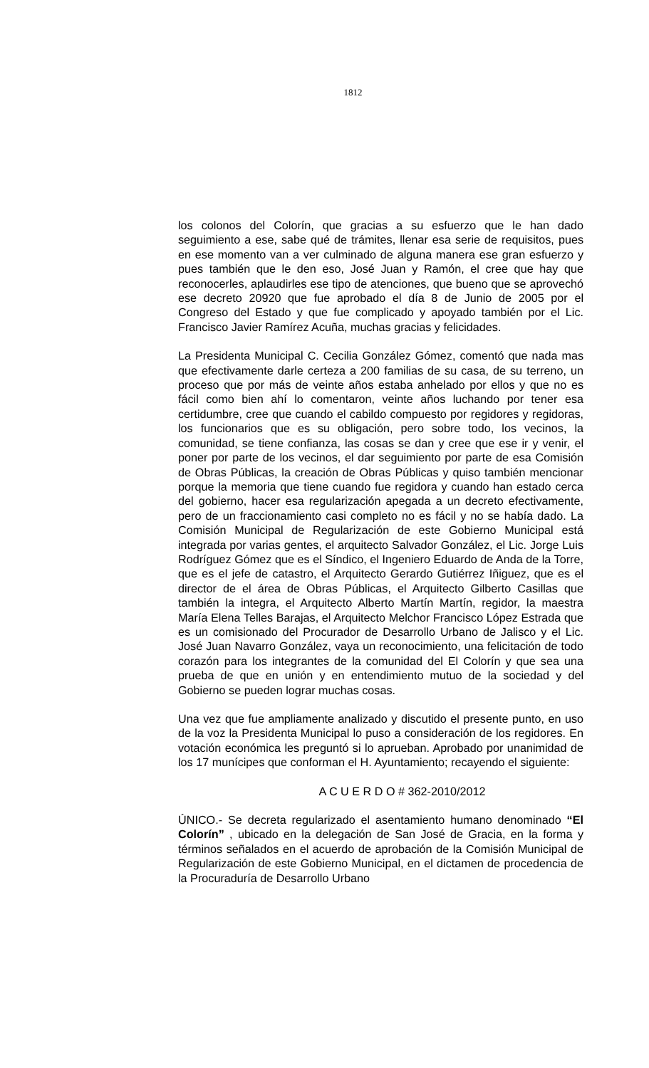1812
los colonos del Colorín, que gracias a su esfuerzo que le han dado seguimiento a ese, sabe qué de trámites, llenar esa serie de requisitos, pues en ese momento van a ver culminado de alguna manera ese gran esfuerzo y pues también que le den eso, José Juan y Ramón, el cree que hay que reconocerles, aplaudirles ese tipo de atenciones, que bueno que se aprovechó ese decreto 20920 que fue aprobado el día 8 de Junio de 2005 por el Congreso del Estado y que fue complicado y apoyado también por el Lic. Francisco Javier Ramírez Acuña, muchas gracias y felicidades.
La Presidenta Municipal C. Cecilia González Gómez, comentó que nada mas que efectivamente darle certeza a 200 familias de su casa, de su terreno, un proceso que por más de veinte años estaba anhelado por ellos y que no es fácil como bien ahí lo comentaron, veinte años luchando por tener esa certidumbre, cree que cuando el cabildo compuesto por regidores y regidoras, los funcionarios que es su obligación, pero sobre todo, los vecinos, la comunidad, se tiene confianza, las cosas se dan y cree que ese ir y venir, el poner por parte de los vecinos, el dar seguimiento por parte de esa Comisión de Obras Públicas, la creación de Obras Públicas y quiso también mencionar porque la memoria que tiene cuando fue regidora y cuando han estado cerca del gobierno, hacer esa regularización apegada a un decreto efectivamente, pero de un fraccionamiento casi completo no es fácil y no se había dado. La Comisión Municipal de Regularización de este Gobierno Municipal está integrada por varias gentes, el arquitecto Salvador González, el Lic. Jorge Luis Rodríguez Gómez que es el Síndico, el Ingeniero Eduardo de Anda de la Torre, que es el jefe de catastro, el Arquitecto Gerardo Gutiérrez Iñiguez, que es el director de el área de Obras Públicas, el Arquitecto Gilberto Casillas que también la integra, el Arquitecto Alberto Martín Martín, regidor, la maestra María Elena Telles Barajas, el Arquitecto Melchor Francisco López Estrada que es un comisionado del Procurador de Desarrollo Urbano de Jalisco y el Lic. José Juan Navarro González, vaya un reconocimiento, una felicitación de todo corazón para los integrantes de la comunidad del El Colorín y que sea una prueba de que en unión y en entendimiento mutuo de la sociedad y del Gobierno se pueden lograr muchas cosas.
Una vez que fue ampliamente analizado y discutido el presente punto, en uso de la voz la Presidenta Municipal lo puso a consideración de los regidores. En votación económica les preguntó si lo aprueban. Aprobado por unanimidad de los 17 munícipes que conforman el H. Ayuntamiento; recayendo el siguiente:
A C U E R D O # 362-2010/2012
ÚNICO.- Se decreta regularizado el asentamiento humano denominado “El Colorín” , ubicado en la delegación de San José de Gracia, en la forma y términos señalados en el acuerdo de aprobación de la Comisión Municipal de Regularización de este Gobierno Municipal, en el dictamen de procedencia de la Procuraduría de Desarrollo Urbano